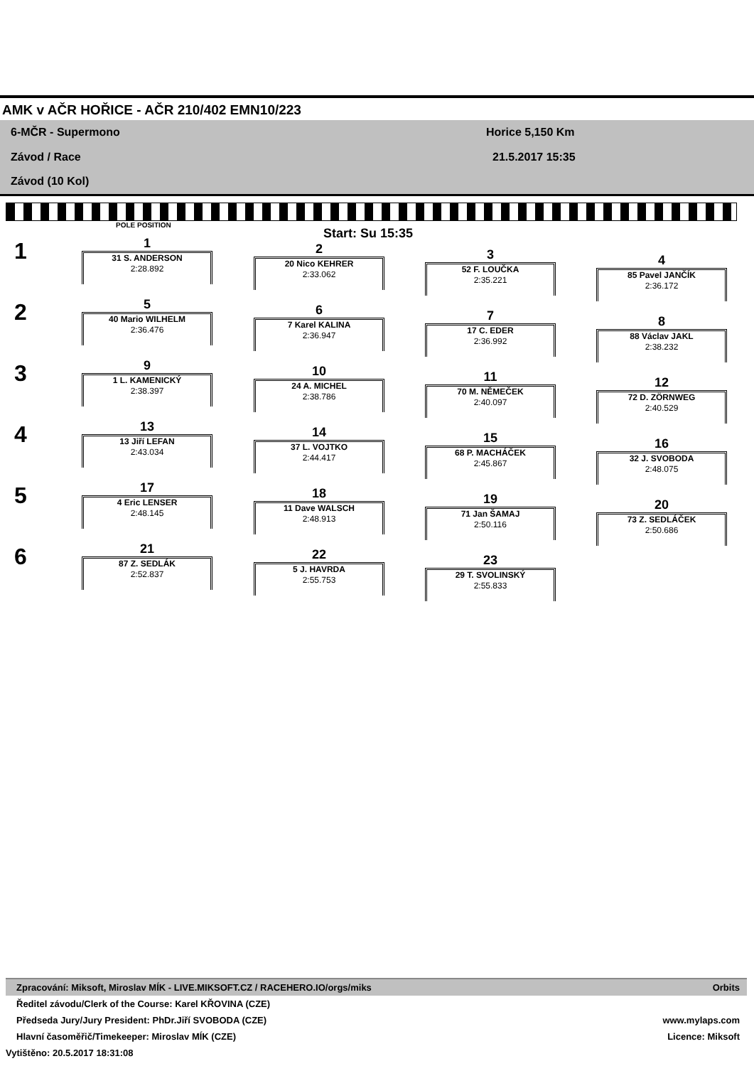AMK v AČR HOŘICE - AČR 210/402 EMN10/223
6-MČR - Supermono
Závod / Race
Závod (10 Kol)
Horice 5,150 Km
21.5.2017 15:35
POLE POSITION
Start: Su 15:35
1
2
3
4
5
6
1
31 S. ANDERSON
2:28.892
2
20 Nico KEHRER
2:33.062
3
52 F. LOUČKA
2:35.221
4
85 Pavel JANČÍK
2:36.172
5
40 Mario WILHELM
2:36.476
6
7 Karel KALINA
2:36.947
7
17 C. EDER
2:36.992
8
88 Václav JAKL
2:38.232
9
1 L. KAMENICKÝ
2:38.397
10
24 A. MICHEL
2:38.786
11
70 M. NĚMEČEK
2:40.097
12
72 D. ZÖRNWEG
2:40.529
13
13 Jiří LEFAN
2:43.034
14
37 L. VOJTKO
2:44.417
15
68 P. MACHÁČEK
2:45.867
16
32 J. SVOBODA
2:48.075
17
4 Eric LENSER
2:48.145
18
11 Dave WALSCH
2:48.913
19
71 Jan ŠAMAJ
2:50.116
20
73 Z. SEDLÁČEK
2:50.686
21
87 Z. SEDLÁK
2:52.837
22
5 J. HAVRDA
2:55.753
23
29 T. SVOLINSKÝ
2:55.833
Zpracování: Miksoft, Miroslav MÍK - LIVE.MIKSOFT.CZ / RACEHERO.IO/orgs/miks Orbits
Ředitel závodu/Clerk of the Course: Karel KŘOVINA (CZE)
Předseda Jury/Jury President: PhDr.Jiří SVOBODA (CZE) www.mylaps.com
Hlavní časoměřič/Timekeeper: Miroslav MÍK (CZE) Licence: Miksoft
Vytištěno: 20.5.2017 18:31:08